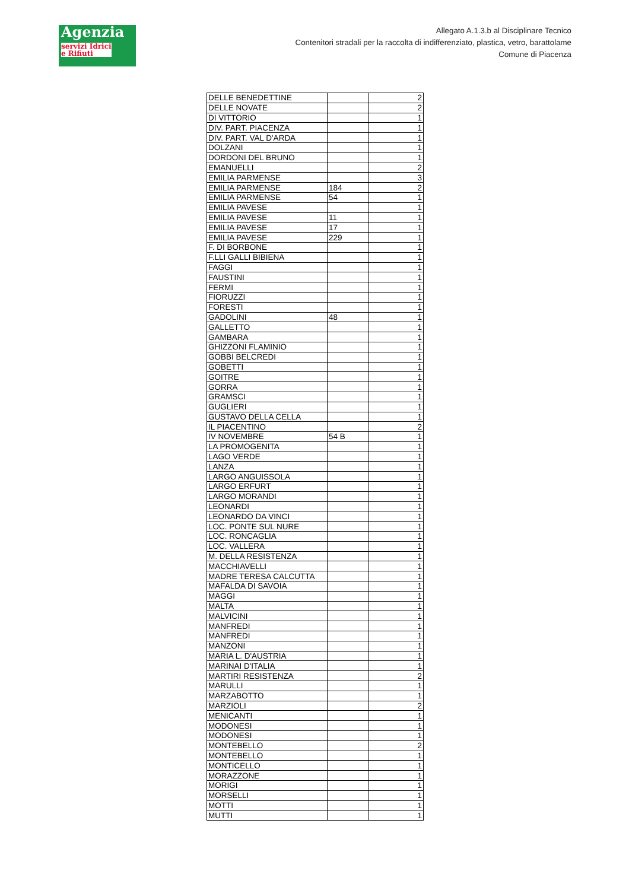Agenzia
servizi Idrici e Rifiuti
Allegato A.1.3.b al Disciplinare Tecnico
Contenitori stradali per la raccolta di indifferenziato, plastica, vetro, barattolame
Comune di Piacenza
| DELLE BENEDETTINE | | 2 |
| DELLE NOVATE | | 2 |
| DI VITTORIO | | 1 |
| DIV. PART. PIACENZA | | 1 |
| DIV. PART. VAL D'ARDA | | 1 |
| DOLZANI | | 1 |
| DORDONI DEL BRUNO | | 1 |
| EMANUELLI | | 2 |
| EMILIA PARMENSE | | 3 |
| EMILIA PARMENSE | 184 | 2 |
| EMILIA PARMENSE | 54 | 1 |
| EMILIA PAVESE | | 1 |
| EMILIA PAVESE | 11 | 1 |
| EMILIA PAVESE | 17 | 1 |
| EMILIA PAVESE | 229 | 1 |
| F. DI BORBONE | | 1 |
| F.LLI GALLI BIBIENA | | 1 |
| FAGGI | | 1 |
| FAUSTINI | | 1 |
| FERMI | | 1 |
| FIORUZZI | | 1 |
| FORESTI | | 1 |
| GADOLINI | 48 | 1 |
| GALLETTO | | 1 |
| GAMBARA | | 1 |
| GHIZZONI FLAMINIO | | 1 |
| GOBBI BELCREDI | | 1 |
| GOBETTI | | 1 |
| GOITRE | | 1 |
| GORRA | | 1 |
| GRAMSCI | | 1 |
| GUGLIERI | | 1 |
| GUSTAVO DELLA CELLA | | 1 |
| IL PIACENTINO | | 2 |
| IV NOVEMBRE | 54 B | 1 |
| LA PROMOGENITA | | 1 |
| LAGO VERDE | | 1 |
| LANZA | | 1 |
| LARGO ANGUISSOLA | | 1 |
| LARGO ERFURT | | 1 |
| LARGO MORANDI | | 1 |
| LEONARDI | | 1 |
| LEONARDO DA VINCI | | 1 |
| LOC. PONTE SUL NURE | | 1 |
| LOC. RONCAGLIA | | 1 |
| LOC. VALLERA | | 1 |
| M. DELLA RESISTENZA | | 1 |
| MACCHIAVELLI | | 1 |
| MADRE TERESA CALCUTTA | | 1 |
| MAFALDA DI SAVOIA | | 1 |
| MAGGI | | 1 |
| MALTA | | 1 |
| MALVICINI | | 1 |
| MANFREDI | | 1 |
| MANFREDI | | 1 |
| MANZONI | | 1 |
| MARIA L. D'AUSTRIA | | 1 |
| MARINAI D'ITALIA | | 1 |
| MARTIRI RESISTENZA | | 2 |
| MARULLI | | 1 |
| MARZABOTTO | | 1 |
| MARZIOLI | | 2 |
| MENICANTI | | 1 |
| MODONESI | | 1 |
| MODONESI | | 1 |
| MONTEBELLO | | 2 |
| MONTEBELLO | | 1 |
| MONTICELLO | | 1 |
| MORAZZONE | | 1 |
| MORIGI | | 1 |
| MORSELLI | | 1 |
| MOTTI | | 1 |
| MUTTI | | 1 |